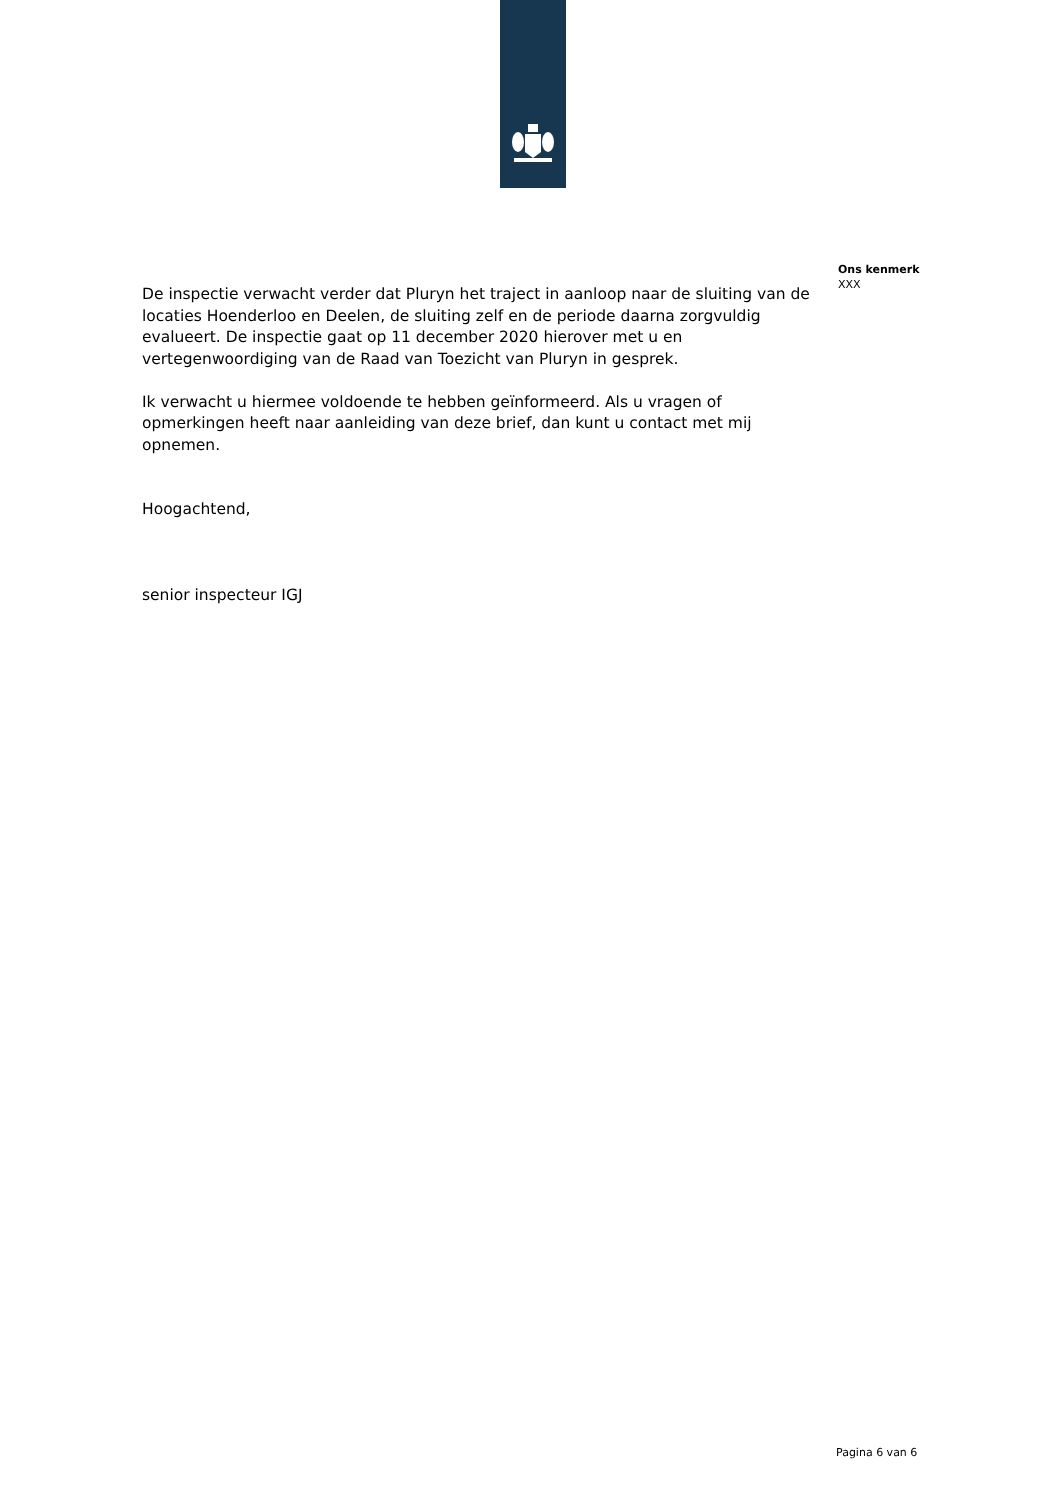De inspectie verwacht verder dat Pluryn het traject in aanloop naar de sluiting van de locaties Hoenderloo en Deelen, de sluiting zelf en de periode daarna zorgvuldig evalueert. De inspectie gaat op 11 december 2020 hierover met u en vertegenwoordiging van de Raad van Toezicht van Pluryn in gesprek.
Ik verwacht u hiermee voldoende te hebben geïnformeerd. Als u vragen of opmerkingen heeft naar aanleiding van deze brief, dan kunt u contact met mij opnemen.
Hoogachtend,
senior inspecteur IGJ
Ons kenmerk
XXX
Pagina 6 van 6